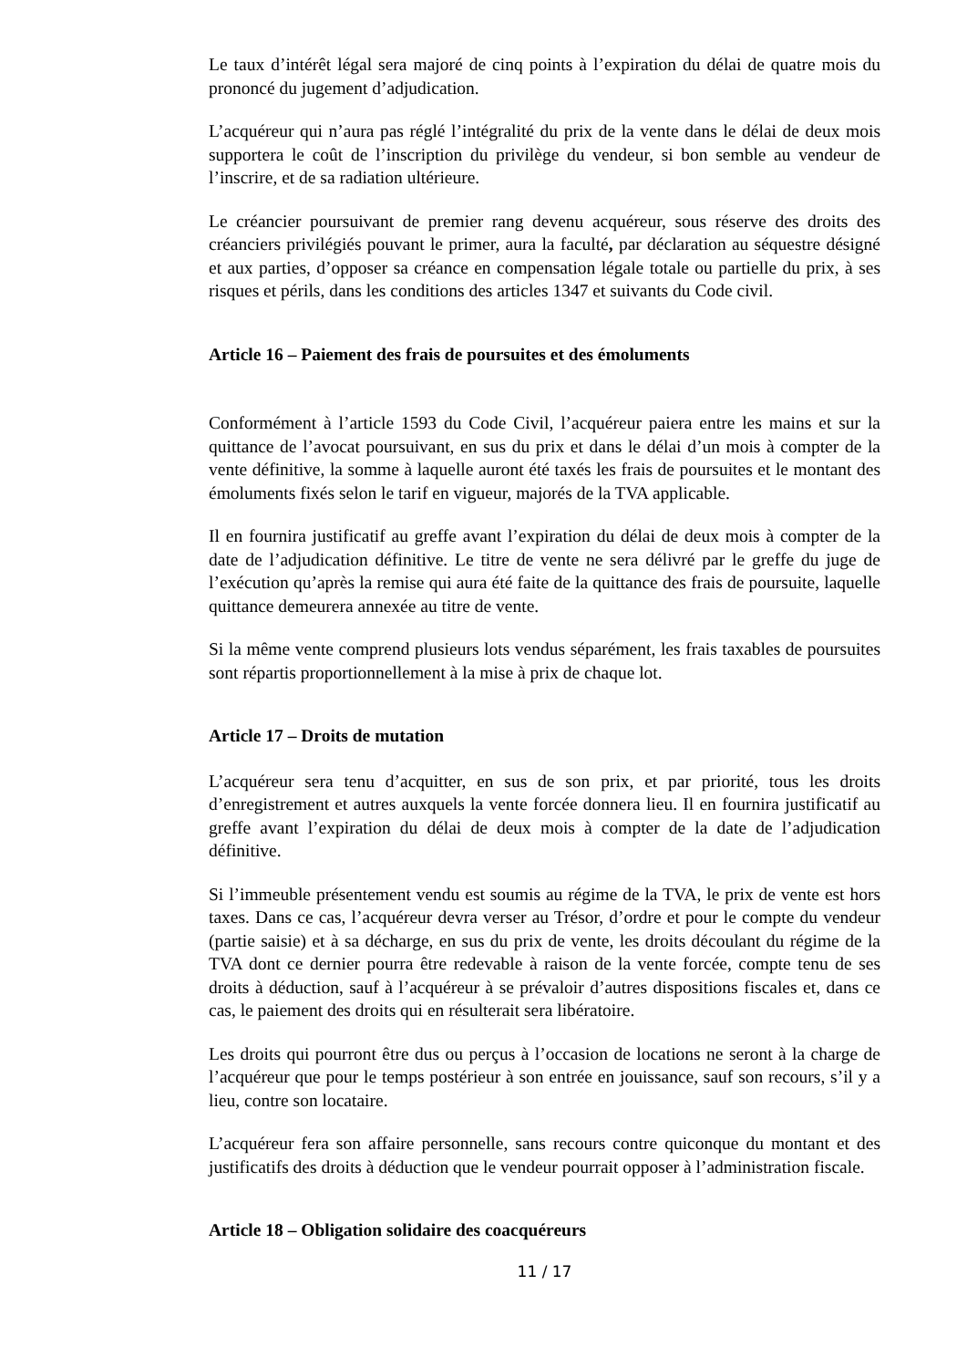Le taux d’intérêt légal sera majoré de cinq points à l’expiration du délai de quatre mois du prononcé du jugement d’adjudication.
L’acquéreur qui n’aura pas réglé l’intégralité du prix de la vente dans le délai de deux mois supportera le coût de l’inscription du privilège du vendeur, si bon semble au vendeur de l’inscrire, et de sa radiation ultérieure.
Le créancier poursuivant de premier rang devenu acquéreur, sous réserve des droits des créanciers privilégiés pouvant le primer, aura la faculté, par déclaration au séquestre désigné et aux parties, d’opposer sa créance en compensation légale totale ou partielle du prix, à ses risques et périls, dans les conditions des articles 1347 et suivants du Code civil.
Article 16 – Paiement des frais de poursuites et des émoluments
Conformément à l’article 1593 du Code Civil, l’acquéreur paiera entre les mains et sur la quittance de l’avocat poursuivant, en sus du prix et dans le délai d’un mois à compter de la vente définitive, la somme à laquelle auront été taxés les frais de poursuites et le montant des émoluments fixés selon le tarif en vigueur, majorés de la TVA applicable.
Il en fournira justificatif au greffe avant l’expiration du délai de deux mois à compter de la date de l’adjudication définitive. Le titre de vente ne sera délivré par le greffe du juge de l’exécution qu’après la remise qui aura été faite de la quittance des frais de poursuite, laquelle quittance demeurera annexée au titre de vente.
Si la même vente comprend plusieurs lots vendus séparément, les frais taxables de poursuites sont répartis proportionnellement à la mise à prix de chaque lot.
Article 17 – Droits de mutation
L’acquéreur sera tenu d’acquitter, en sus de son prix, et par priorité, tous les droits d’enregistrement et autres auxquels la vente forcée donnera lieu. Il en fournira justificatif au greffe avant l’expiration du délai de deux mois à compter de la date de l’adjudication définitive.
Si l’immeuble présentement vendu est soumis au régime de la TVA, le prix de vente est hors taxes. Dans ce cas, l’acquéreur devra verser au Trésor, d’ordre et pour le compte du vendeur (partie saisie) et à sa décharge, en sus du prix de vente, les droits découlant du régime de la TVA dont ce dernier pourra être redevable à raison de la vente forcée, compte tenu de ses droits à déduction, sauf à l’acquéreur à se prévaloir d’autres dispositions fiscales et, dans ce cas, le paiement des droits qui en résulterait sera libératoire.
Les droits qui pourront être dus ou perçus à l’occasion de locations ne seront à la charge de l’acquéreur que pour le temps postérieur à son entrée en jouissance, sauf son recours, s’il y a lieu, contre son locataire.
L’acquéreur fera son affaire personnelle, sans recours contre quiconque du montant et des justificatifs des droits à déduction que le vendeur pourrait opposer à l’administration fiscale.
Article 18 – Obligation solidaire des coacquéreurs
11 / 17